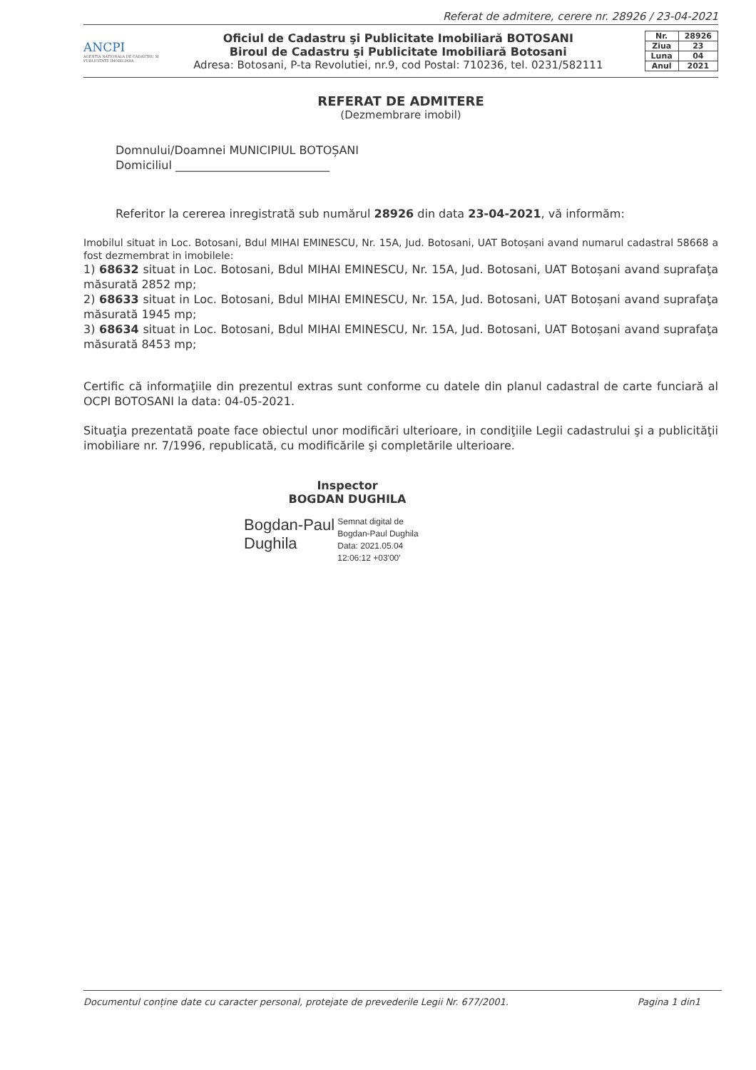Referat de admitere, cerere nr. 28926 / 23-04-2021
ANCPI
AGENTIA NATIONALA DE CADASTRU SI PUBLICITATE IMOBILIARA
Oficiul de Cadastru şi Publicitate Imobiliară BOTOSANI
Biroul de Cadastru şi Publicitate Imobiliară Botosani
Adresa: Botosani, P-ta Revolutiei, nr.9, cod Postal: 710236, tel. 0231/582111
| Nr. | 28926 |
| Ziua | 23 |
| Luna | 04 |
| Anul | 2021 |
REFERAT DE ADMITERE
(Dezmembrare imobil)
Domnului/Doamnei MUNICIPIUL BOTOȘANI
Domiciliul ___________________________
Referitor la cererea inregistrată sub numărul 28926 din data 23-04-2021, vă informăm:
Imobilul situat in Loc. Botosani, Bdul MIHAI EMINESCU, Nr. 15A, Jud. Botosani, UAT Botoșani avand numarul cadastral 58668 a fost dezmembrat in imobilele:
1) 68632 situat in Loc. Botosani, Bdul MIHAI EMINESCU, Nr. 15A, Jud. Botosani, UAT Botoșani avand suprafaţa măsurată 2852 mp;
2) 68633 situat in Loc. Botosani, Bdul MIHAI EMINESCU, Nr. 15A, Jud. Botosani, UAT Botoșani avand suprafaţa măsurată 1945 mp;
3) 68634 situat in Loc. Botosani, Bdul MIHAI EMINESCU, Nr. 15A, Jud. Botosani, UAT Botoșani avand suprafaţa măsurată 8453 mp;
Certific că informaţiile din prezentul extras sunt conforme cu datele din planul cadastral de carte funciară al OCPI BOTOSANI la data: 04-05-2021.
Situaţia prezentată poate face obiectul unor modificări ulterioare, in condiţiile Legii cadastrului şi a publicităţii imobiliare nr. 7/1996, republicată, cu modificările şi completările ulterioare.
Inspector
BOGDAN DUGHILA
Bogdan-Paul
Dughila
Semnat digital de
Bogdan-Paul Dughila
Data: 2021.05.04
12:06:12 +03'00'
Documentul conține date cu caracter personal, protejate de prevederile Legii Nr. 677/2001. Pagina 1 din1